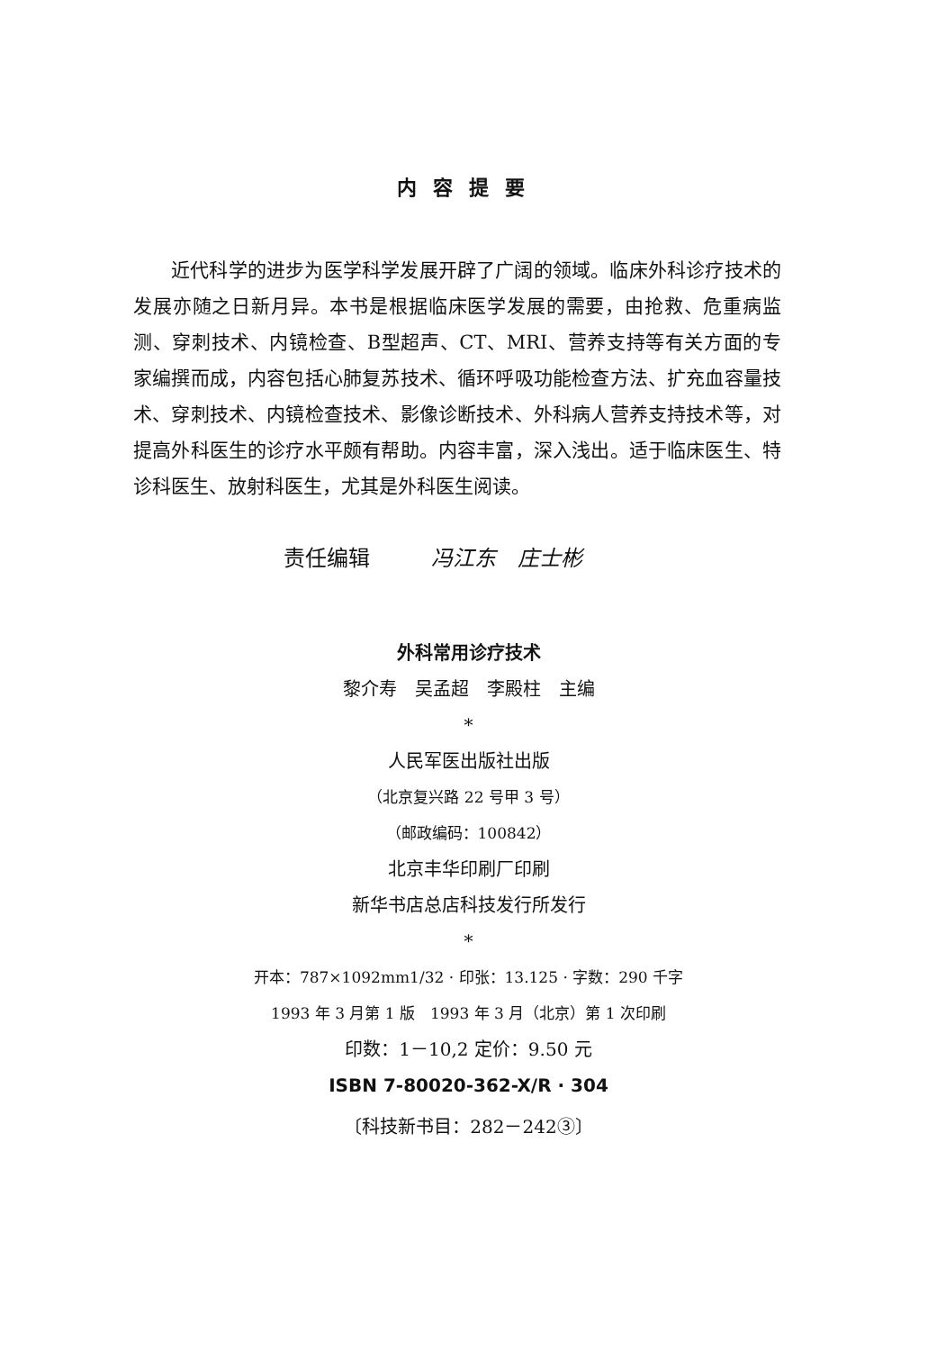内容提要
近代科学的进步为医学科学发展开辟了广阔的领域。临床外科诊疗技术的发展亦随之日新月异。本书是根据临床医学发展的需要，由抢救、危重病监测、穿刺技术、内镜检查、B型超声、CT、MRI、营养支持等有关方面的专家编撰而成，内容包括心肺复苏技术、循环呼吸功能检查方法、扩充血容量技术、穿刺技术、内镜检查技术、影像诊断技术、外科病人营养支持技术等，对提高外科医生的诊疗水平颇有帮助。内容丰富，深入浅出。适于临床医生、特诊科医生、放射科医生，尤其是外科医生阅读。
责任编辑 冯江东　庄士彬
外科常用诊疗技术
黎介寿　吴孟超　李殿柱　主编
*
人民军医出版社出版
（北京复兴路 22 号甲 3 号）
（邮政编码：100842）
北京丰华印刷厂印刷
新华书店总店科技发行所发行
*
开本：787×1092mm1/32 · 印张：13.125 · 字数：290 千字
1993 年 3 月第 1 版　1993 年 3 月（北京）第 1 次印刷
印数：1－10,2 定价：9.50 元
ISBN 7-80020-362-X/R · 304
〔科技新书目：282－242③〕